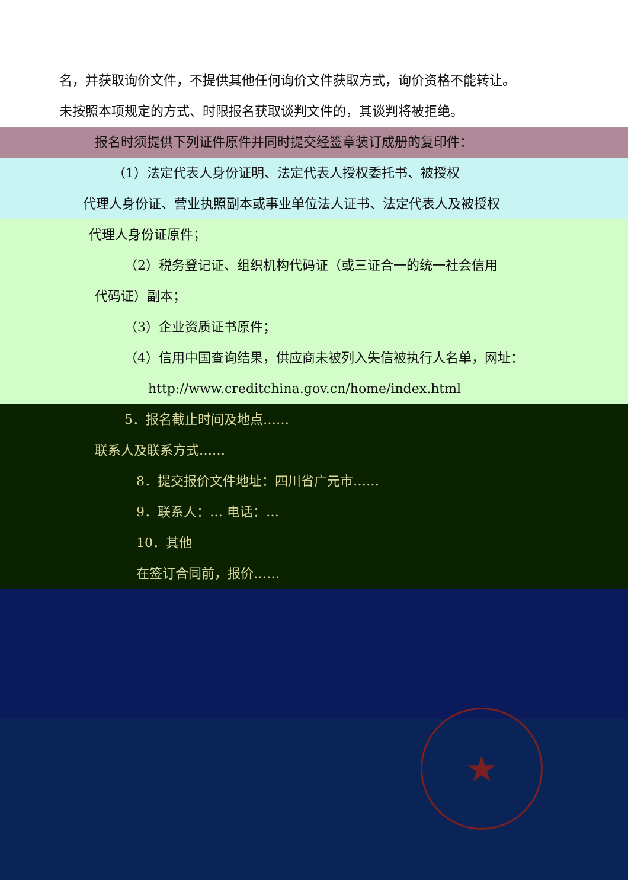名，并获取询价文件，不提供其他任何询价文件获取方式，询价资格不能转让。
未按照本项规定的方式、时限报名获取谈判文件的，其谈判将被拒绝。
报名时须提供下列证件原件并同时提交经签章装订成册的复印件：
（1）法定代表人身份证明、法定代表人授权委托书、被授权
代理人身份证、营业执照副本或事业单位法人证书、法定代表人及被授权
代理人身份证原件；
（2）税务登记证、组织机构代码证（或三证合一的统一社会信用
代码证）副本；
（3）企业资质证书原件；
（4）信用中国查询结果，供应商未被列入失信被执行人名单，网址：
http://www.creditchina.gov.cn/home/index.html
5．报名截止时间及地点……
联系人及联系方式……
8．提交报价文件地址：四川省广元市……
9．联系人：… 电话：…
10．其他
在签订合同前，报价……
★